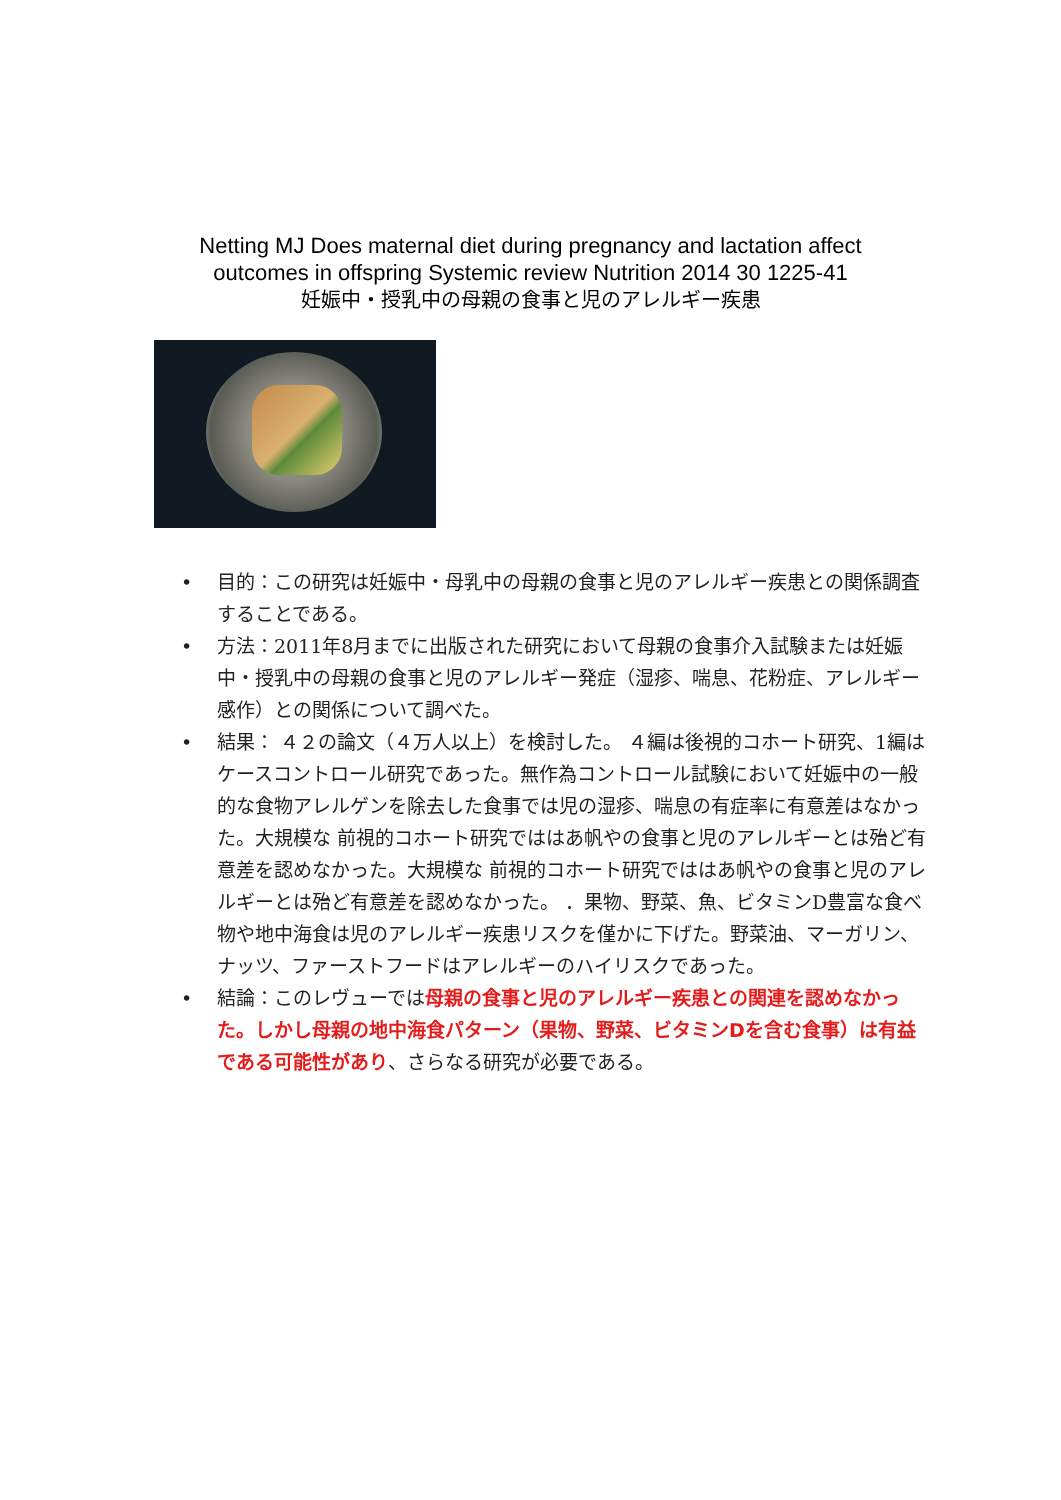Netting MJ Does maternal diet during pregnancy and lactation affect
outcomes in offspring Systemic review Nutrition 2014 30 1225-41
妊娠中・授乳中の母親の食事と児のアレルギー疾患
• 目的：この研究は妊娠中・母乳中の母親の食事と児のアレルギー疾患との関係調査することである。
• 方法：2011年8月までに出版された研究において母親の食事介入試験または妊娠中・授乳中の母親の食事と児のアレルギー発症（湿疹、喘息、花粉症、アレルギー感作）との関係について調べた。
• 結果： ４２の論文（４万人以上）を検討した。 ４編は後視的コホート研究、1編はケースコントロール研究であった。無作為コントロール試験において妊娠中の一般的な食物アレルゲンを除去した食事では児の湿疹、喘息の有症率に有意差はなかった。大規模な 前視的コホート研究でははあ帆やの食事と児のアレルギーとは殆ど有意差を認めなかった。大規模な 前視的コホート研究でははあ帆やの食事と児のアレルギーとは殆ど有意差を認めなかった。 ．果物、野菜、魚、ビタミンD豊富な食べ物や地中海食は児のアレルギー疾患リスクを僅かに下げた。野菜油、マーガリン、ナッツ、ファーストフードはアレルギーのハイリスクであった。
• 結論：このレヴューでは母親の食事と児のアレルギー疾患との関連を認めなかった。しかし母親の地中海食パターン（果物、野菜、ビタミンDを含む食事）は有益である可能性があり、さらなる研究が必要である。